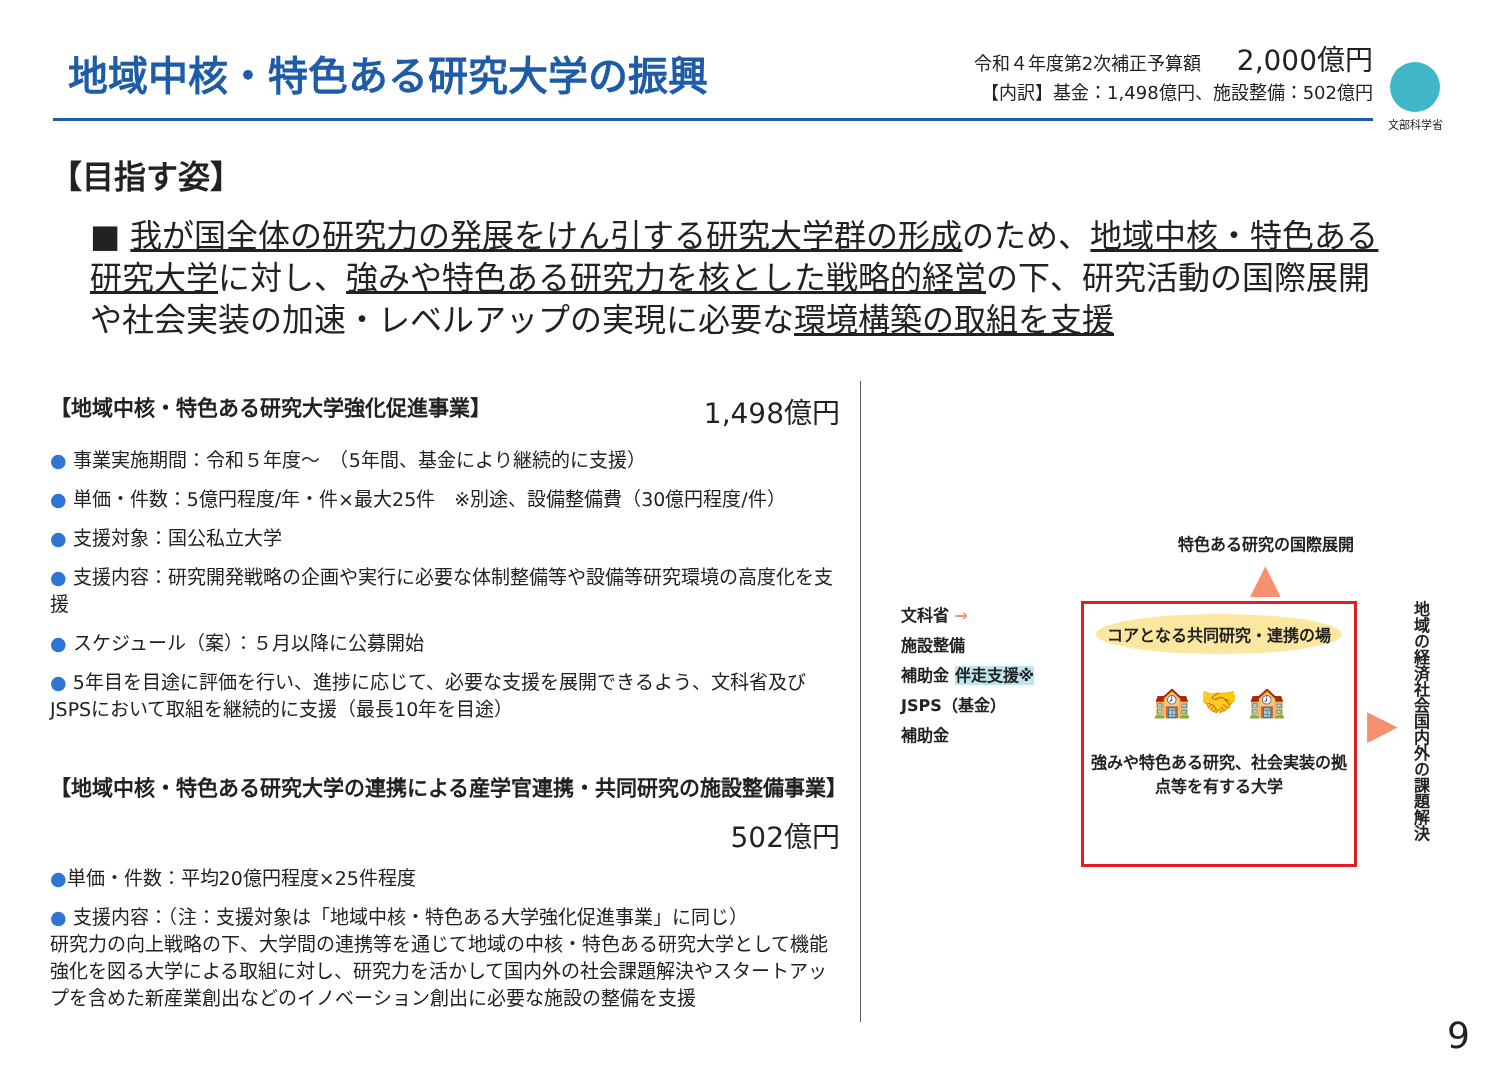地域中核・特色ある研究大学の振興
令和４年度第2次補正予算額 2,000億円
【内訳】基金：1,498億円、施設整備：502億円
文部科学省
【目指す姿】
■ 我が国全体の研究力の発展をけん引する研究大学群の形成のため、地域中核・特色ある研究大学に対し、強みや特色ある研究力を核とした戦略的経営の下、研究活動の国際展開や社会実装の加速・レベルアップの実現に必要な環境構築の取組を支援
【地域中核・特色ある研究大学強化促進事業】 1,498億円
● 事業実施期間：令和５年度～　（5年間、基金により継続的に支援）
● 単価・件数：5億円程度/年・件×最大25件　※別途、設備整備費（30億円程度/件）
● 支援対象：国公私立大学
● 支援内容：研究開発戦略の企画や実行に必要な体制整備等や設備等研究環境の高度化を支援
● スケジュール（案）：５月以降に公募開始
● 5年目を目途に評価を行い、進捗に応じて、必要な支援を展開できるよう、文科省及びJSPSにおいて取組を継続的に支援（最長10年を目途）
【地域中核・特色ある研究大学の連携による産学官連携・共同研究の施設整備事業】
502億円
●単価・件数：平均20億円程度×25件程度
● 支援内容：（注：支援対象は「地域中核・特色ある大学強化促進事業」に同じ）
研究力の向上戦略の下、大学間の連携等を通じて地域の中核・特色ある研究大学として機能強化を図る大学による取組に対し、研究力を活かして国内外の社会課題解決やスタートアップを含めた新産業創出などのイノベーション創出に必要な施設の整備を支援
特色ある研究の国際展開
▲
文科省 →
施設整備
補助金 伴走支援※
JSPS（基金）
補助金
コアとなる共同研究・連携の場
🏫 🤝 🏫
強みや特色ある研究、社会実装の拠点等を有する大学
▶
地域の経済社会国内外の課題解決
9